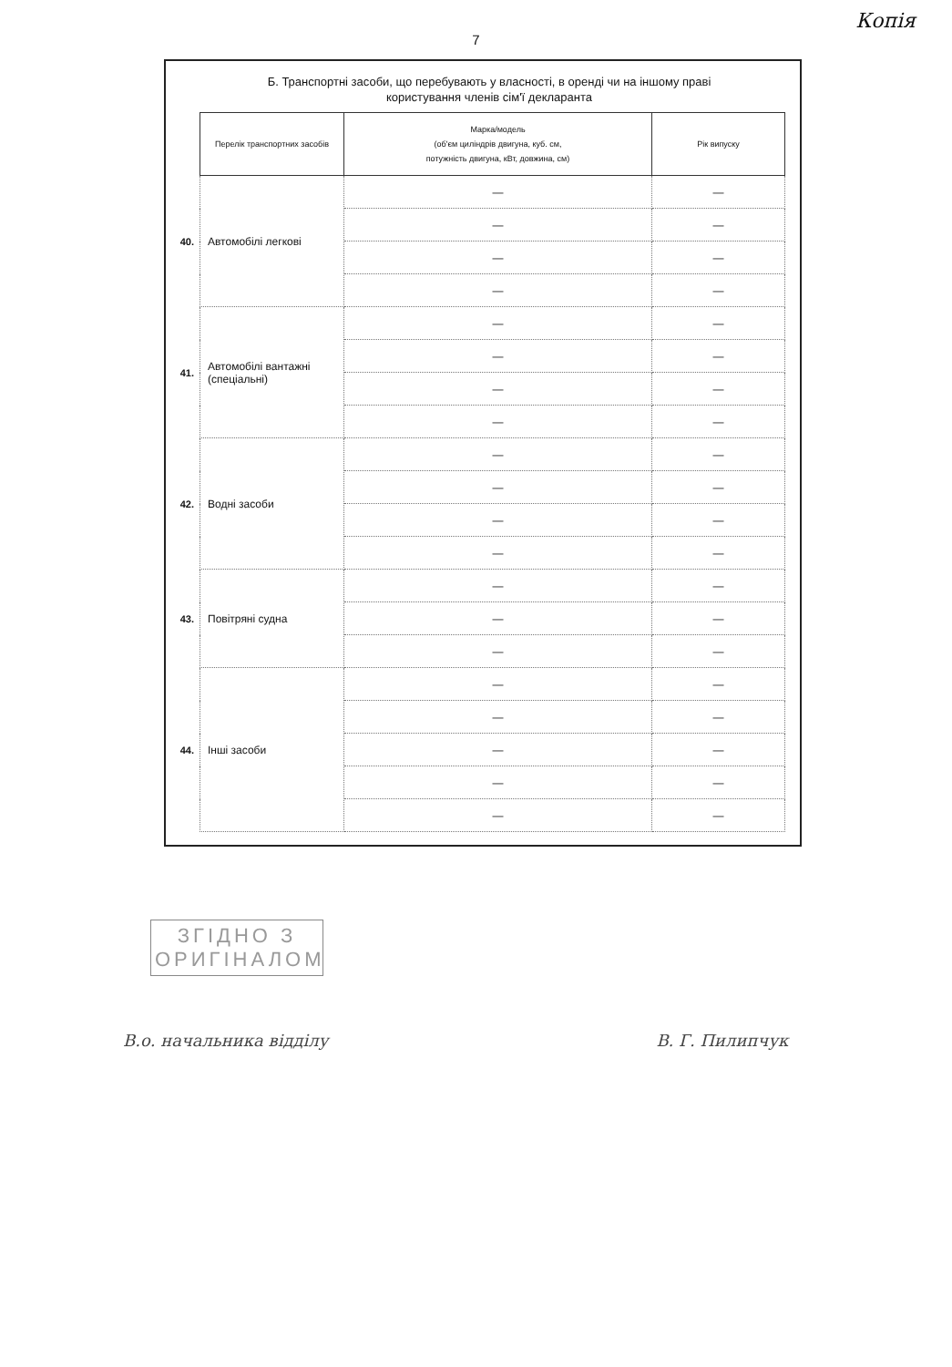Копія
7
Б. Транспортні засоби, що перебувають у власності, в оренді чи на іншому праві
користування членів сім'ї декларанта
| | Перелік транспортних засобів | Марка/модель (об'єм циліндрів двигуна, куб. см, потужність двигуна, кВт, довжина, см) | Рік випуску |
| 40. | Автомобілі легкові | — | — |
| | | — | — |
| | | — | — |
| | | — | — |
| 41. | Автомобілі вантажні (спеціальні) | — | — |
| | | — | — |
| | | — | — |
| | | — | — |
| 42. | Водні засоби | — | — |
| | | — | — |
| | | — | — |
| | | — | — |
| 43. | Повітряні судна | — | — |
| | | — | — |
| | | — | — |
| 44. | Інші засоби | — | — |
| | | — | — |
| | | — | — |
| | | — | — |
| | | — | — |
ЗГІДНО З
ОРИГІНАЛОМ
В.о. начальника відділу В. Г. Пилипчук